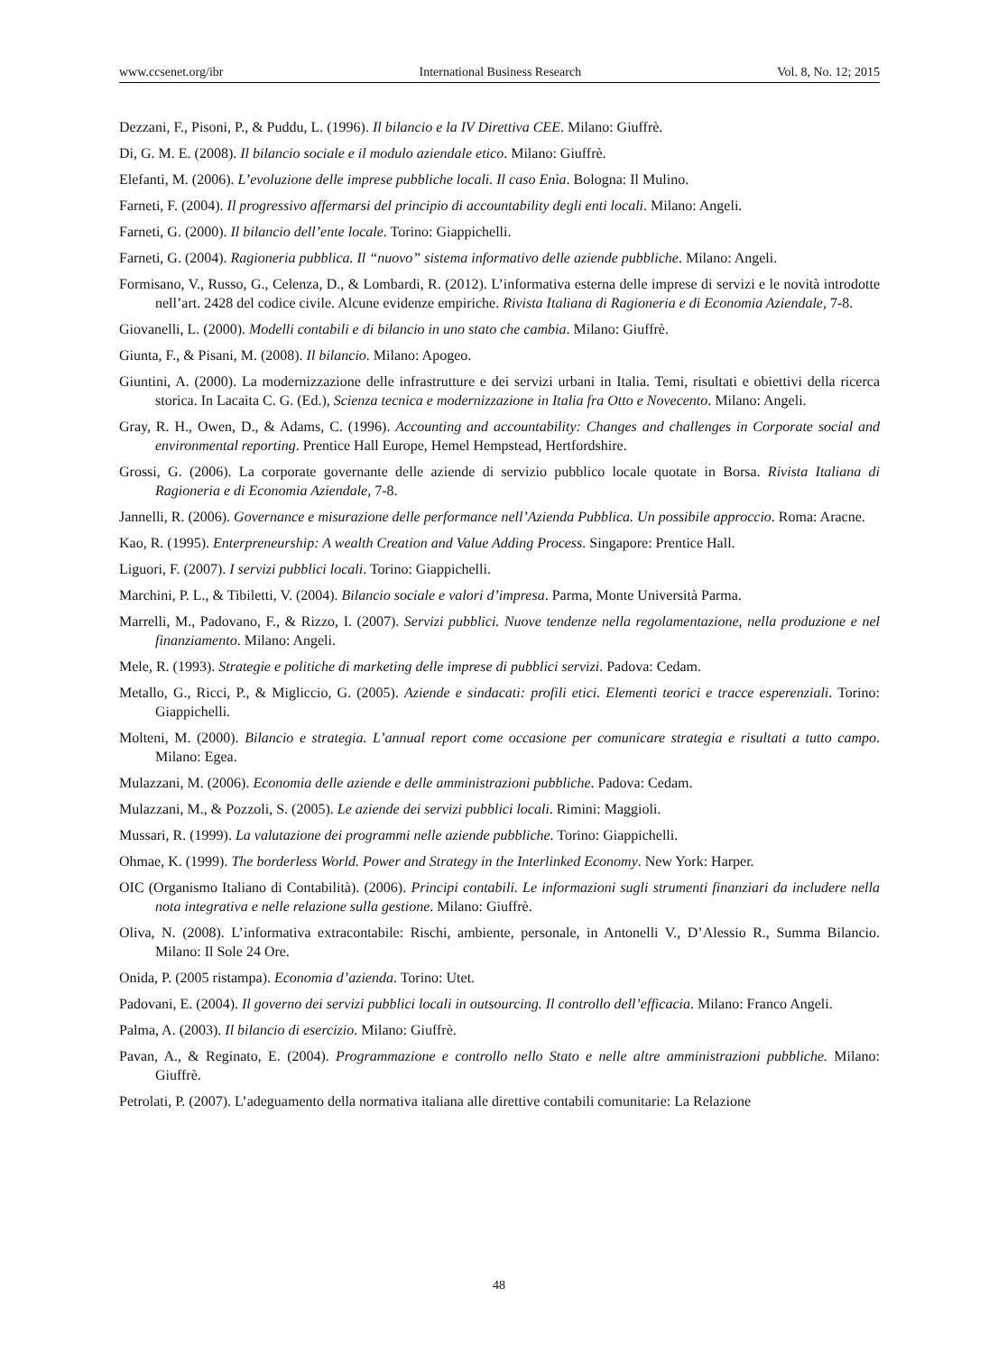www.ccsenet.org/ibr International Business Research Vol. 8, No. 12; 2015
Dezzani, F., Pisoni, P., & Puddu, L. (1996). Il bilancio e la IV Direttiva CEE. Milano: Giuffrè.
Di, G. M. E. (2008). Il bilancio sociale e il modulo aziendale etico. Milano: Giuffrè.
Elefanti, M. (2006). L’evoluzione delle imprese pubbliche locali. Il caso Enìa. Bologna: Il Mulino.
Farneti, F. (2004). Il progressivo affermarsi del principio di accountability degli enti locali. Milano: Angeli.
Farneti, G. (2000). Il bilancio dell’ente locale. Torino: Giappichelli.
Farneti, G. (2004). Ragioneria pubblica. Il “nuovo” sistema informativo delle aziende pubbliche. Milano: Angeli.
Formisano, V., Russo, G., Celenza, D., & Lombardi, R. (2012). L’informativa esterna delle imprese di servizi e le novità introdotte nell’art. 2428 del codice civile. Alcune evidenze empiriche. Rivista Italiana di Ragioneria e di Economia Aziendale, 7-8.
Giovanelli, L. (2000). Modelli contabili e di bilancio in uno stato che cambia. Milano: Giuffrè.
Giunta, F., & Pisani, M. (2008). Il bilancio. Milano: Apogeo.
Giuntini, A. (2000). La modernizzazione delle infrastrutture e dei servizi urbani in Italia. Temi, risultati e obiettivi della ricerca storica. In Lacaita C. G. (Ed.), Scienza tecnica e modernizzazione in Italia fra Otto e Novecento. Milano: Angeli.
Gray, R. H., Owen, D., & Adams, C. (1996). Accounting and accountability: Changes and challenges in Corporate social and environmental reporting. Prentice Hall Europe, Hemel Hempstead, Hertfordshire.
Grossi, G. (2006). La corporate governante delle aziende di servizio pubblico locale quotate in Borsa. Rivista Italiana di Ragioneria e di Economia Aziendale, 7-8.
Jannelli, R. (2006). Governance e misurazione delle performance nell’Azienda Pubblica. Un possibile approccio. Roma: Aracne.
Kao, R. (1995). Enterpreneurship: A wealth Creation and Value Adding Process. Singapore: Prentice Hall.
Liguori, F. (2007). I servizi pubblici locali. Torino: Giappichelli.
Marchini, P. L., & Tibiletti, V. (2004). Bilancio sociale e valori d’impresa. Parma, Monte Università Parma.
Marrelli, M., Padovano, F., & Rizzo, I. (2007). Servizi pubblici. Nuove tendenze nella regolamentazione, nella produzione e nel finanziamento. Milano: Angeli.
Mele, R. (1993). Strategie e politiche di marketing delle imprese di pubblici servizi. Padova: Cedam.
Metallo, G., Ricci, P., & Migliccio, G. (2005). Aziende e sindacati: profili etici. Elementi teorici e tracce esperenziali. Torino: Giappichelli.
Molteni, M. (2000). Bilancio e strategia. L’annual report come occasione per comunicare strategia e risultati a tutto campo. Milano: Egea.
Mulazzani, M. (2006). Economia delle aziende e delle amministrazioni pubbliche. Padova: Cedam.
Mulazzani, M., & Pozzoli, S. (2005). Le aziende dei servizi pubblici locali. Rimini: Maggioli.
Mussari, R. (1999). La valutazione dei programmi nelle aziende pubbliche. Torino: Giappichelli.
Ohmae, K. (1999). The borderless World. Power and Strategy in the Interlinked Economy. New York: Harper.
OIC (Organismo Italiano di Contabilità). (2006). Principi contabili. Le informazioni sugli strumenti finanziari da includere nella nota integrativa e nelle relazione sulla gestione. Milano: Giuffrè.
Oliva, N. (2008). L’informativa extracontabile: Rischi, ambiente, personale, in Antonelli V., D’Alessio R., Summa Bilancio. Milano: Il Sole 24 Ore.
Onida, P. (2005 ristampa). Economia d’azienda. Torino: Utet.
Padovani, E. (2004). Il governo dei servizi pubblici locali in outsourcing. Il controllo dell’efficacia. Milano: Franco Angeli.
Palma, A. (2003). Il bilancio di esercizio. Milano: Giuffrè.
Pavan, A., & Reginato, E. (2004). Programmazione e controllo nello Stato e nelle altre amministrazioni pubbliche. Milano: Giuffrè.
Petrolati, P. (2007). L’adeguamento della normativa italiana alle direttive contabili comunitarie: La Relazione
48